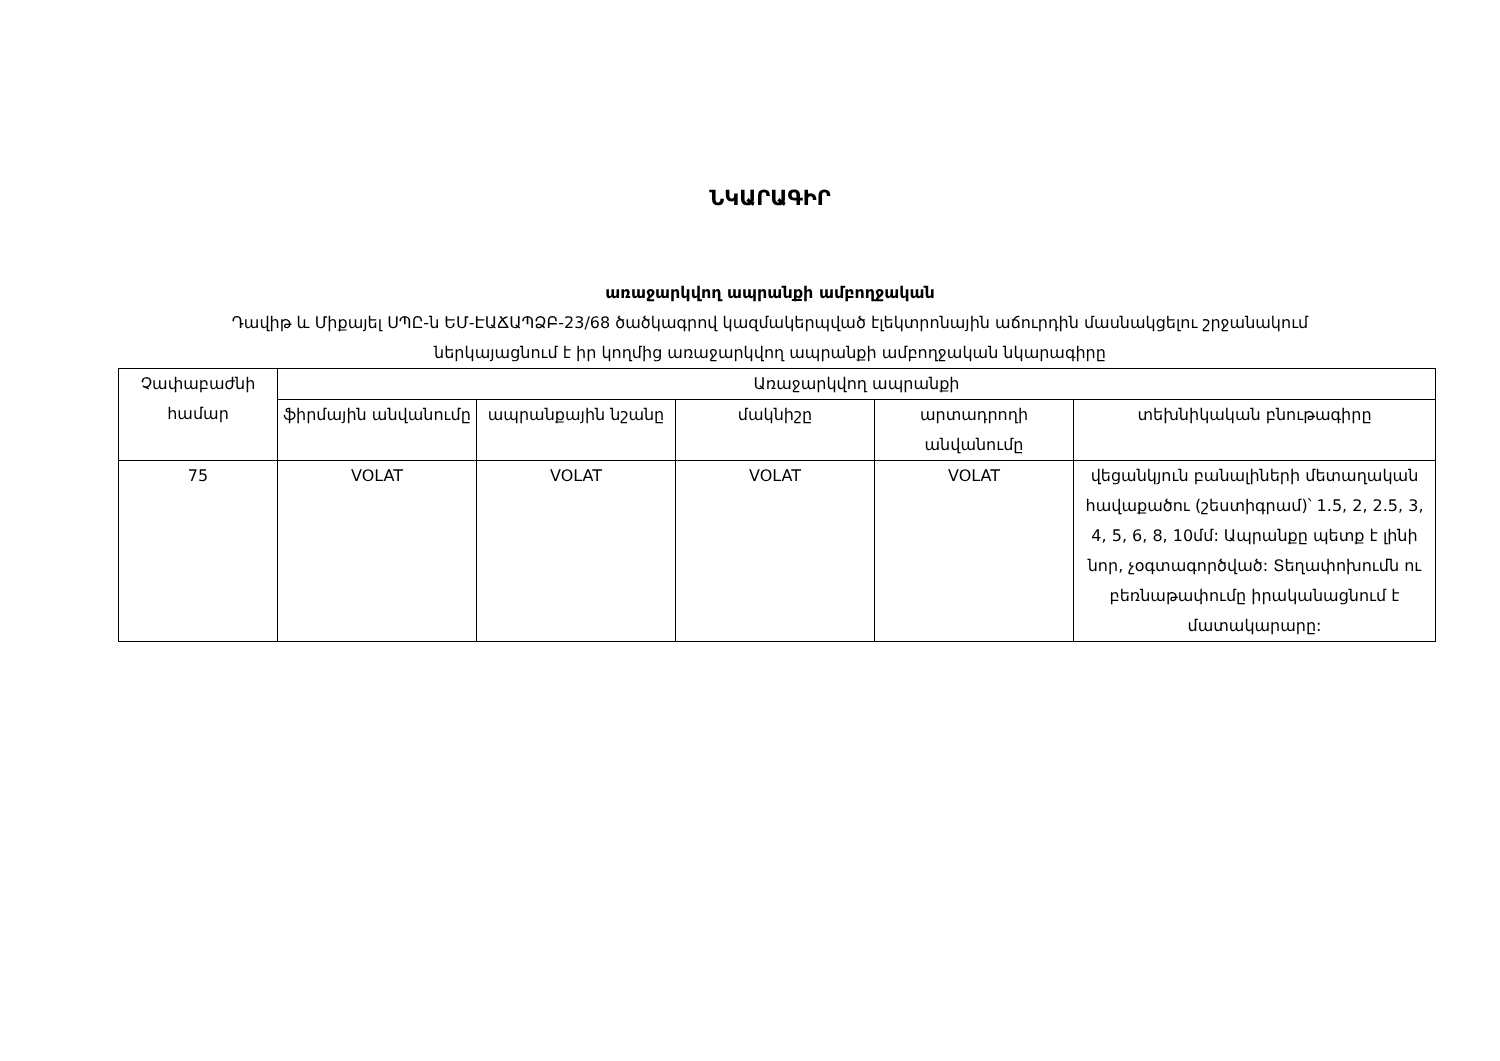ՆԿԱՐԱԳԻՐ
առաջարկվող ապրանքի ամբողջական
Դավիթ և Միքայել ՍՊԸ-ն ԵՄ-ԷԱՃԱՊՁԲ-23/68 ծածկագրով կազմակերպված էլեկտրոնային աճուրդին մասնակցելու շրջանակում
ներկայացնում է իր կողմից առաջարկվող ապրանքի ամբողջական նկարագիրը
| Չափաբաժնի համար | Առաջարկվող ապրանքի | | | | |
| --- | --- | --- | --- | --- | --- |
| | ֆիրմային անվանումը | ապրանքային նշանը | մակնիշը | արտադրողի անվանումը | տեխնիկական բնութագիրը |
| 75 | VOLAT | VOLAT | VOLAT | VOLAT | վեցանկյուն բանալիների մետաղական հավաքածու (շեստիգրամ)՝ 1.5, 2, 2.5, 3, 4, 5, 6, 8, 10մմ: Ապրանքը պետք է լինի նոր, չօգտագործված: Տեղափոխումն ու բեռնաթափումը իրականացնում է մատակարարը: |